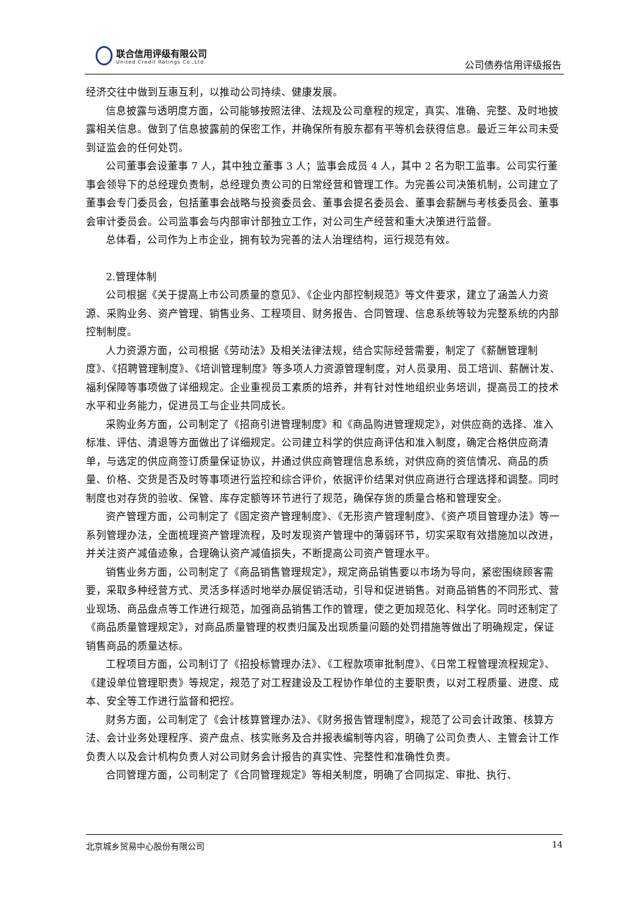联合信用评级有限公司
United Credit Ratings Co.,Ltd.
公司债券信用评级报告
经济交往中做到互惠互利，以推动公司持续、健康发展。
信息披露与透明度方面，公司能够按照法律、法规及公司章程的规定，真实、准确、完整、及时地披露相关信息。做到了信息披露前的保密工作，并确保所有股东都有平等机会获得信息。最近三年公司未受到证监会的任何处罚。
公司董事会设董事 7 人，其中独立董事 3 人；监事会成员 4 人，其中 2 名为职工监事。公司实行董事会领导下的总经理负责制，总经理负责公司的日常经营和管理工作。为完善公司决策机制，公司建立了董事会专门委员会，包括董事会战略与投资委员会、董事会提名委员会、董事会薪酬与考核委员会、董事会审计委员会。公司监事会与内部审计部独立工作，对公司生产经营和重大决策进行监督。
总体看，公司作为上市企业，拥有较为完善的法人治理结构，运行规范有效。
2.管理体制
公司根据《关于提高上市公司质量的意见》、《企业内部控制规范》等文件要求，建立了涵盖人力资源、采购业务、资产管理、销售业务、工程项目、财务报告、合同管理、信息系统等较为完整系统的内部控制制度。
人力资源方面，公司根据《劳动法》及相关法律法规，结合实际经营需要，制定了《薪酬管理制度》、《招聘管理制度》、《培训管理制度》等多项人力资源管理制度，对人员录用、员工培训、薪酬计发、福利保障等事项做了详细规定。企业重视员工素质的培养，并有针对性地组织业务培训，提高员工的技术水平和业务能力，促进员工与企业共同成长。
采购业务方面，公司制定了《招商引进管理制度》和《商品购进管理规定》，对供应商的选择、准入标准、评估、清退等方面做出了详细规定。公司建立科学的供应商评估和准入制度，确定合格供应商清单，与选定的供应商签订质量保证协议，并通过供应商管理信息系统，对供应商的资信情况、商品的质量、价格、交货是否及时等事项进行监控和综合评价，依据评价结果对供应商进行合理选择和调整。同时制度也对存货的验收、保管、库存定额等环节进行了规范，确保存货的质量合格和管理安全。
资产管理方面，公司制定了《固定资产管理制度》、《无形资产管理制度》、《资产项目管理办法》等一系列管理办法，全面梳理资产管理流程，及时发现资产管理中的薄弱环节，切实采取有效措施加以改进，并关注资产减值迹象，合理确认资产减值损失，不断提高公司资产管理水平。
销售业务方面，公司制定了《商品销售管理规定》，规定商品销售要以市场为导向，紧密围绕顾客需要，采取多种经营方式、灵活多样适时地举办展促销活动，引导和促进销售。对商品销售的不同形式、营业现场、商品盘点等工作进行规范，加强商品销售工作的管理，使之更加规范化、科学化。同时还制定了《商品质量管理规定》，对商品质量管理的权责归属及出现质量问题的处罚措施等做出了明确规定，保证销售商品的质量达标。
工程项目方面，公司制订了《招投标管理办法》、《工程款项审批制度》、《日常工程管理流程规定》、《建设单位管理职责》等规定，规范了对工程建设及工程协作单位的主要职责，以对工程质量、进度、成本、安全等工作进行监督和把控。
财务方面，公司制定了《会计核算管理办法》、《财务报告管理制度》，规范了公司会计政策、核算方法、会计业务处理程序、资产盘点、核实账务及合并报表编制等内容，明确了公司负责人、主管会计工作负责人以及会计机构负责人对公司财务会计报告的真实性、完整性和准确性负责。
合同管理方面，公司制定了《合同管理规定》等相关制度，明确了合同拟定、审批、执行、
北京城乡贸易中心股份有限公司 14